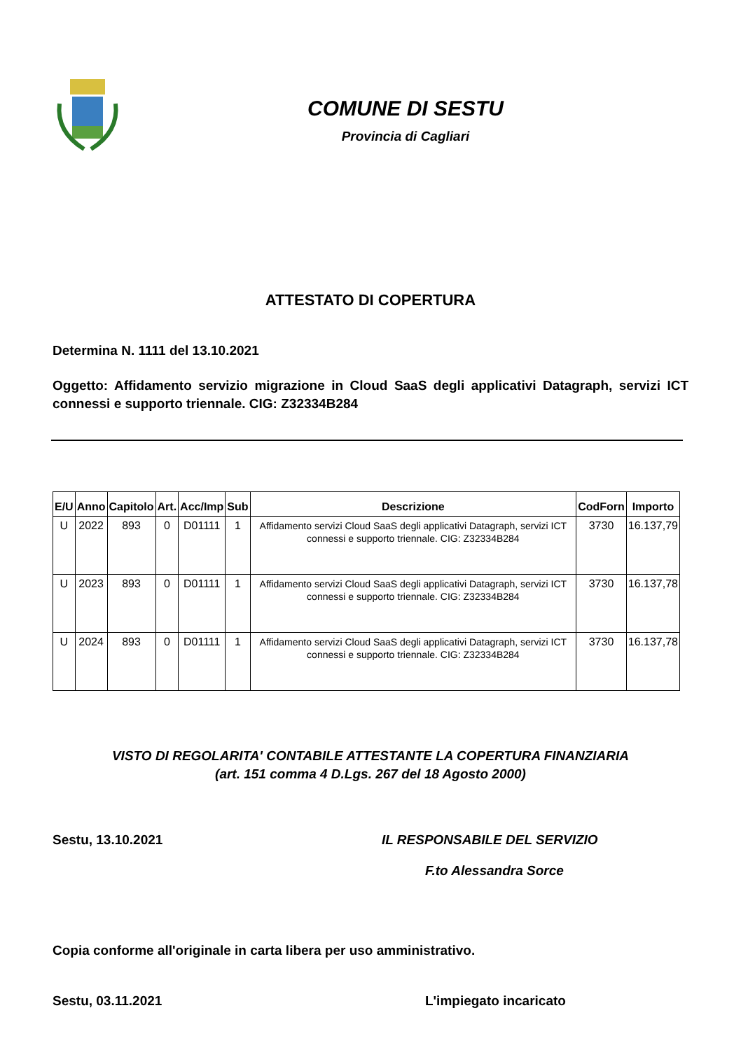COMUNE DI SESTU
Provincia di Cagliari
ATTESTATO DI COPERTURA
Determina N. 1111 del 13.10.2021
Oggetto: Affidamento servizio migrazione in Cloud SaaS degli applicativi Datagraph, servizi ICT connessi e supporto triennale. CIG: Z32334B284
| E/U | Anno | Capitolo | Art. | Acc/Imp | Sub | Descrizione | CodForn | Importo |
| --- | --- | --- | --- | --- | --- | --- | --- | --- |
| U | 2022 | 893 | 0 | D01111 | 1 | Affidamento servizi Cloud SaaS degli applicativi Datagraph, servizi ICT connessi e supporto triennale. CIG: Z32334B284 | 3730 | 16.137,79 |
| U | 2023 | 893 | 0 | D01111 | 1 | Affidamento servizi Cloud SaaS degli applicativi Datagraph, servizi ICT connessi e supporto triennale. CIG: Z32334B284 | 3730 | 16.137,78 |
| U | 2024 | 893 | 0 | D01111 | 1 | Affidamento servizi Cloud SaaS degli applicativi Datagraph, servizi ICT connessi e supporto triennale. CIG: Z32334B284 | 3730 | 16.137,78 |
VISTO DI REGOLARITA' CONTABILE ATTESTANTE LA COPERTURA FINANZIARIA
(art. 151 comma 4 D.Lgs. 267 del 18 Agosto 2000)
Sestu, 13.10.2021 IL RESPONSABILE DEL SERVIZIO
F.to Alessandra Sorce
Copia conforme all'originale in carta libera per uso amministrativo.
Sestu, 03.11.2021 L'impiegato incaricato